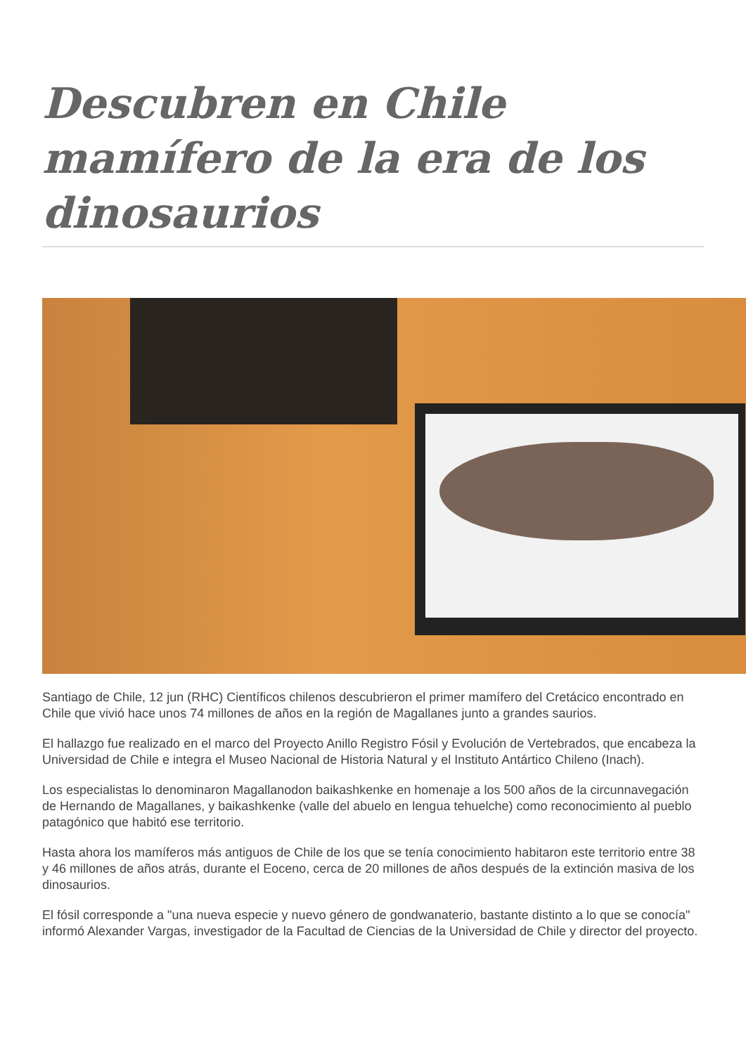Descubren en Chile mamífero de la era de los dinosaurios
Santiago de Chile, 12 jun (RHC) Científicos chilenos descubrieron el primer mamífero del Cretácico encontrado en Chile que vivió hace unos 74 millones de años en la región de Magallanes junto a grandes saurios.
El hallazgo fue realizado en el marco del Proyecto Anillo Registro Fósil y Evolución de Vertebrados, que encabeza la Universidad de Chile e integra el Museo Nacional de Historia Natural y el Instituto Antártico Chileno (Inach).
Los especialistas lo denominaron Magallanodon baikashkenke en homenaje a los 500 años de la circunnavegación de Hernando de Magallanes, y baikashkenke (valle del abuelo en lengua tehuelche) como reconocimiento al pueblo patagónico que habitó ese territorio.
Hasta ahora los mamíferos más antiguos de Chile de los que se tenía conocimiento habitaron este territorio entre 38 y 46 millones de años atrás, durante el Eoceno, cerca de 20 millones de años después de la extinción masiva de los dinosaurios.
El fósil corresponde a "una nueva especie y nuevo género de gondwanaterio, bastante distinto a lo que se conocía" informó Alexander Vargas, investigador de la Facultad de Ciencias de la Universidad de Chile y director del proyecto.